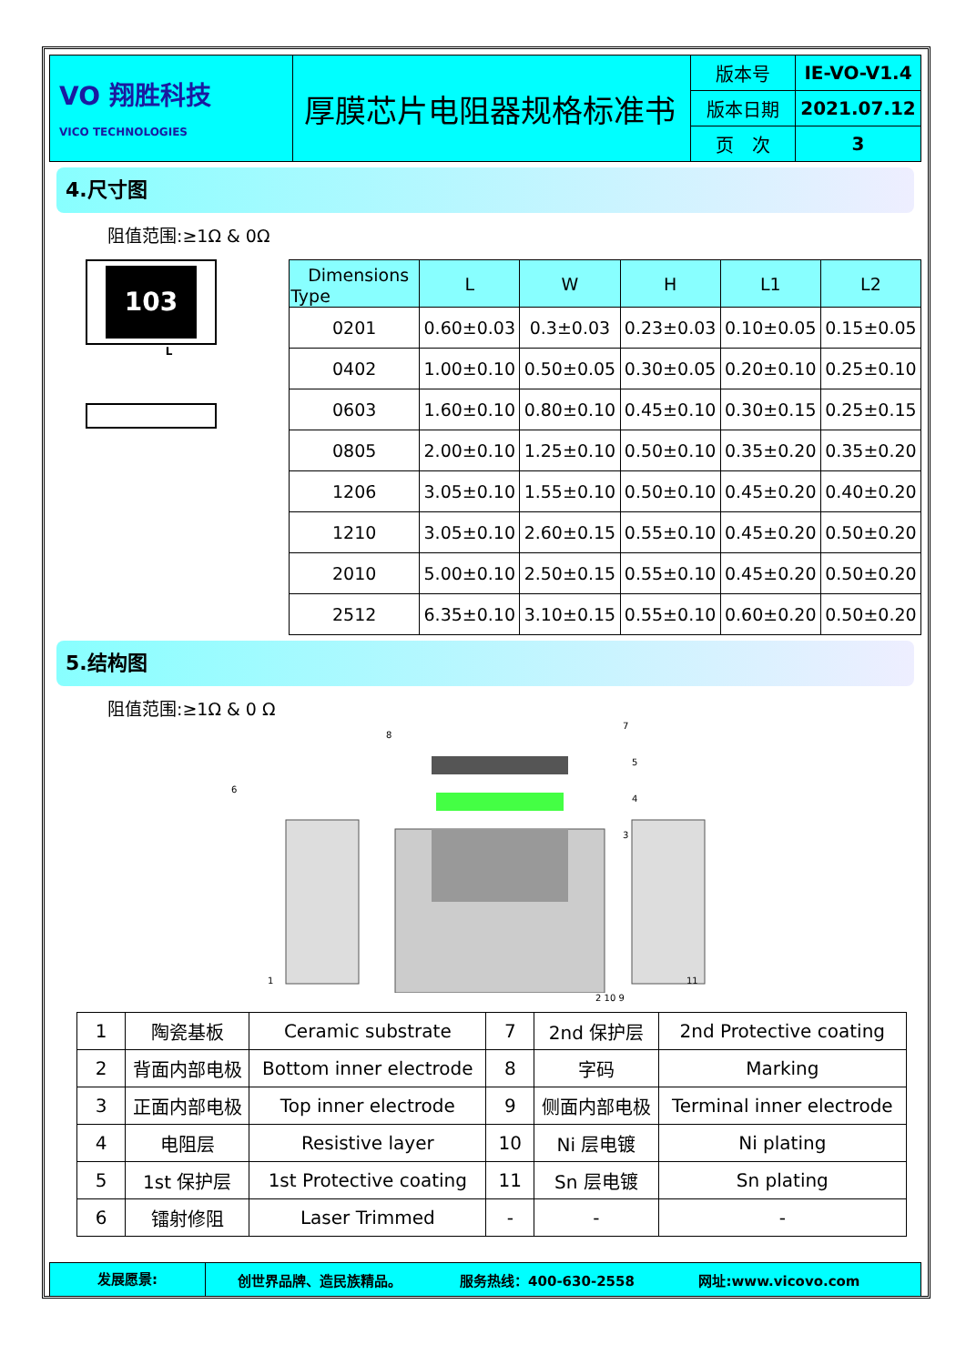| VO 翔胜科技 VICO TECHNOLOGIES | 厚膜芯片电阻器规格标准书 | 版本号 | IE-VO-V1.4 |
| | | 版本日期 | 2021.07.12 |
| | | 页 次 | 3 |
4.尺寸图
阻值范围:≥1Ω & 0Ω
103
L
| Dimensions Type | L | W | H | L1 | L2 |
| --- | --- | --- | --- | --- | --- |
| 0201 | 0.60±0.03 | 0.3±0.03 | 0.23±0.03 | 0.10±0.05 | 0.15±0.05 |
| 0402 | 1.00±0.10 | 0.50±0.05 | 0.30±0.05 | 0.20±0.10 | 0.25±0.10 |
| 0603 | 1.60±0.10 | 0.80±0.10 | 0.45±0.10 | 0.30±0.15 | 0.25±0.15 |
| 0805 | 2.00±0.10 | 1.25±0.10 | 0.50±0.10 | 0.35±0.20 | 0.35±0.20 |
| 1206 | 3.05±0.10 | 1.55±0.10 | 0.50±0.10 | 0.45±0.20 | 0.40±0.20 |
| 1210 | 3.05±0.10 | 2.60±0.15 | 0.55±0.10 | 0.45±0.20 | 0.50±0.20 |
| 2010 | 5.00±0.10 | 2.50±0.15 | 0.55±0.10 | 0.45±0.20 | 0.50±0.20 |
| 2512 | 6.35±0.10 | 3.10±0.15 | 0.55±0.10 | 0.60±0.20 | 0.50±0.20 |
5.结构图
阻值范围:≥1Ω & 0 Ω
8
7
5
4
3
6
1
11
2 10 9
| 1 | 陶瓷基板 | Ceramic substrate | 7 | 2nd 保护层 | 2nd Protective coating |
| 2 | 背面内部电极 | Bottom inner electrode | 8 | 字码 | Marking |
| 3 | 正面内部电极 | Top inner electrode | 9 | 侧面内部电极 | Terminal inner electrode |
| 4 | 电阻层 | Resistive layer | 10 | Ni 层电镀 | Ni plating |
| 5 | 1st 保护层 | 1st Protective coating | 11 | Sn 层电镀 | Sn plating |
| 6 | 镭射修阻 | Laser Trimmed | - | - | - |
发展愿景:
创世界品牌、造民族精品。 服务热线：400-630-2558 网址:www.vicovo.com